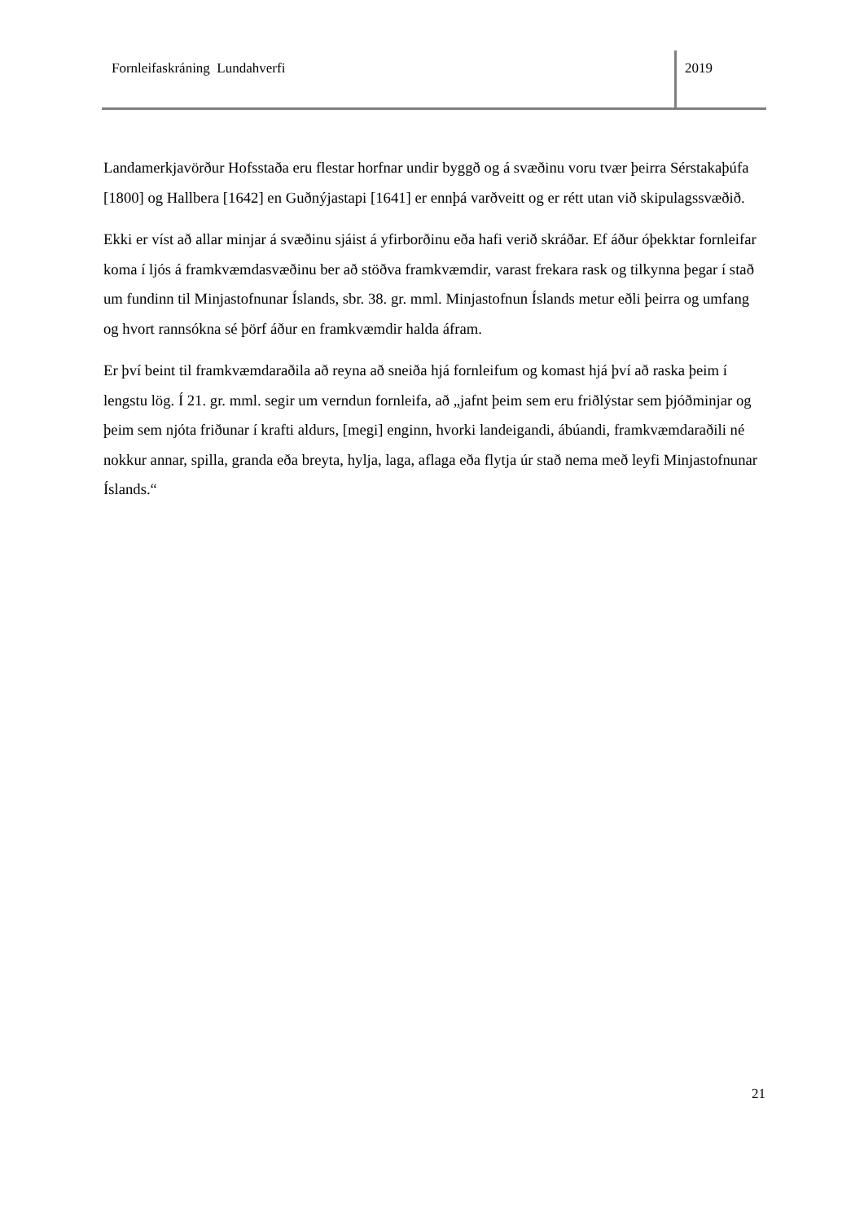Fornleifaskráning Lundahverfi 2019
Landamerkjavörður Hofsstaða eru flestar horfnar undir byggð og á svæðinu voru tvær þeirra Sérstakaþúfa [1800] og Hallbera [1642] en Guðnýjastapi [1641] er ennþá varðveitt og er rétt utan við skipulagssvæðið.
Ekki er víst að allar minjar á svæðinu sjáist á yfirborðinu eða hafi verið skráðar. Ef áður óþekktar fornleifar koma í ljós á framkvæmdasvæðinu ber að stöðva framkvæmdir, varast frekara rask og tilkynna þegar í stað um fundinn til Minjastofnunar Íslands, sbr. 38. gr. mml. Minjastofnun Íslands metur eðli þeirra og umfang og hvort rannsókna sé þörf áður en framkvæmdir halda áfram.
Er því beint til framkvæmdaraðila að reyna að sneiða hjá fornleifum og komast hjá því að raska þeim í lengstu lög. Í 21. gr. mml. segir um verndun fornleifa, að „jafnt þeim sem eru friðlýstar sem þjóðminjar og þeim sem njóta friðunar í krafti aldurs, [megi] enginn, hvorki landeigandi, ábúandi, framkvæmdaraðili né nokkur annar, spilla, granda eða breyta, hylja, laga, aflaga eða flytja úr stað nema með leyfi Minjastofnunar Íslands.“
21